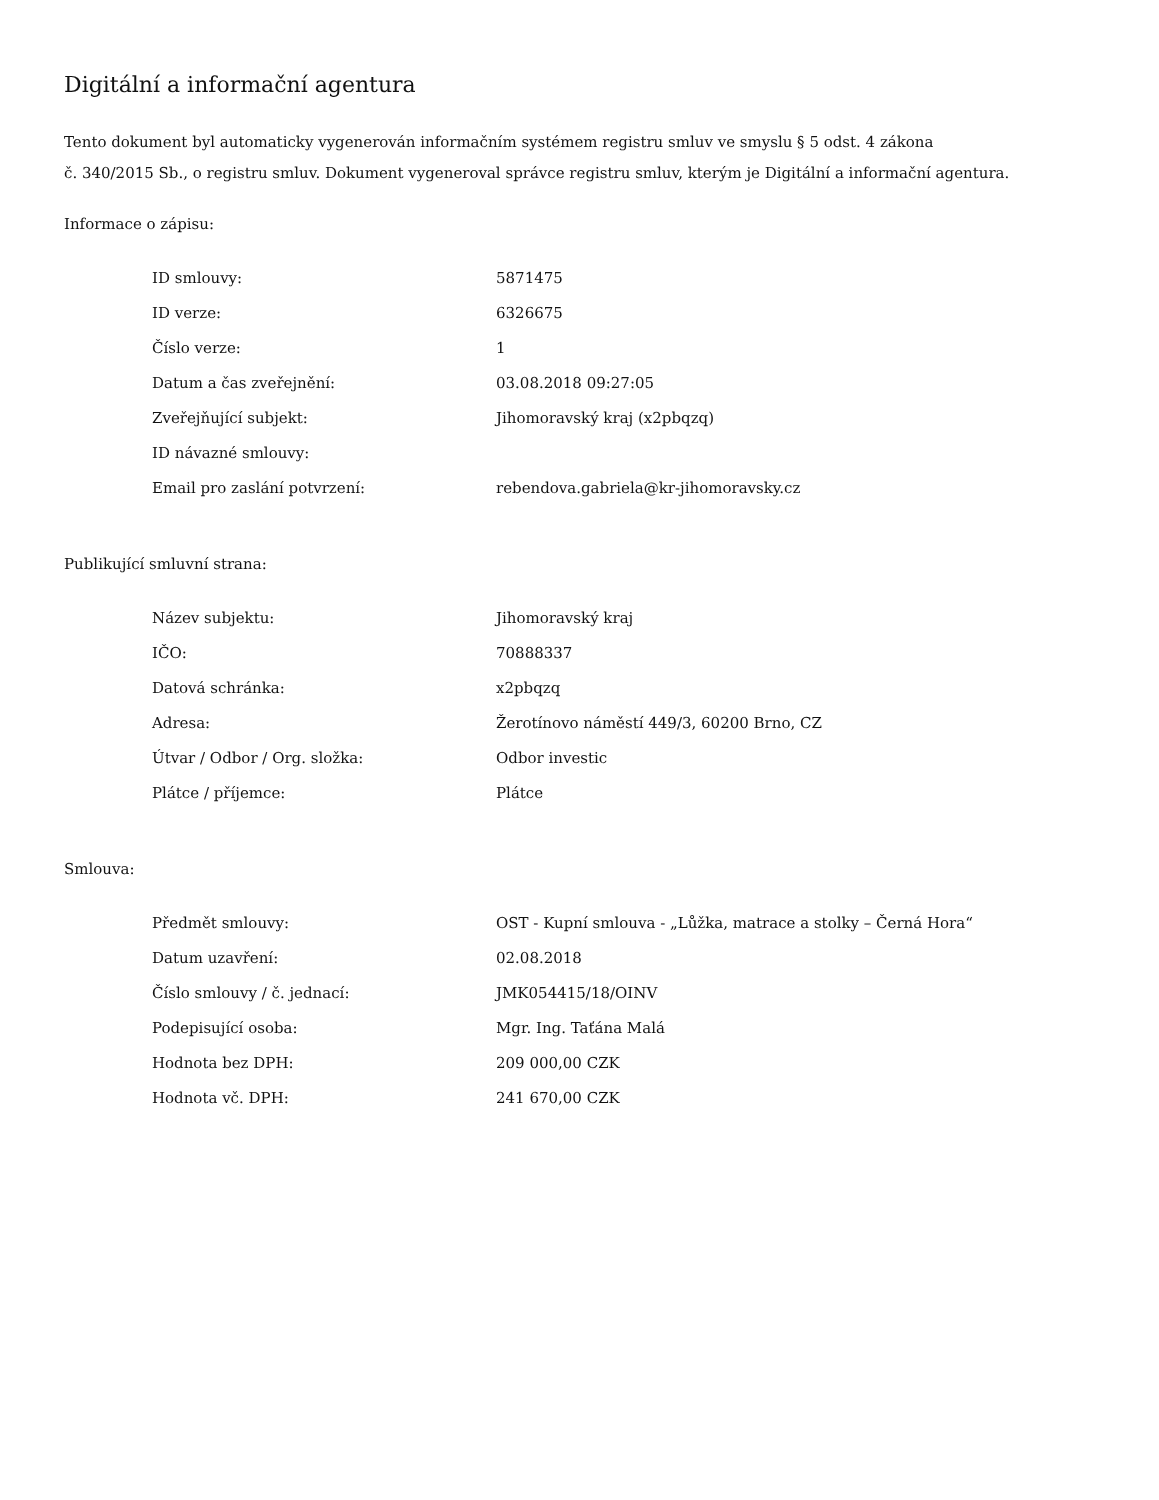Digitální a informační agentura
Tento dokument byl automaticky vygenerován informačním systémem registru smluv ve smyslu § 5 odst. 4 zákona
č. 340/2015 Sb., o registru smluv. Dokument vygeneroval správce registru smluv, kterým je Digitální a informační agentura.
Informace o zápisu:
| ID smlouvy: | 5871475 |
| ID verze: | 6326675 |
| Číslo verze: | 1 |
| Datum a čas zveřejnění: | 03.08.2018 09:27:05 |
| Zveřejňující subjekt: | Jihomoravský kraj (x2pbqzq) |
| ID návazné smlouvy: | |
| Email pro zaslání potvrzení: | rebendova.gabriela@kr-jihomoravsky.cz |
Publikující smluvní strana:
| Název subjektu: | Jihomoravský kraj |
| IČO: | 70888337 |
| Datová schránka: | x2pbqzq |
| Adresa: | Žerotínovo náměstí 449/3, 60200 Brno, CZ |
| Útvar / Odbor / Org. složka: | Odbor investic |
| Plátce / příjemce: | Plátce |
Smlouva:
| Předmět smlouvy: | OST - Kupní smlouva - „Lůžka, matrace a stolky – Černá Hora“ |
| Datum uzavření: | 02.08.2018 |
| Číslo smlouvy / č. jednací: | JMK054415/18/OINV |
| Podepisující osoba: | Mgr. Ing. Taťána Malá |
| Hodnota bez DPH: | 209 000,00 CZK |
| Hodnota vč. DPH: | 241 670,00 CZK |